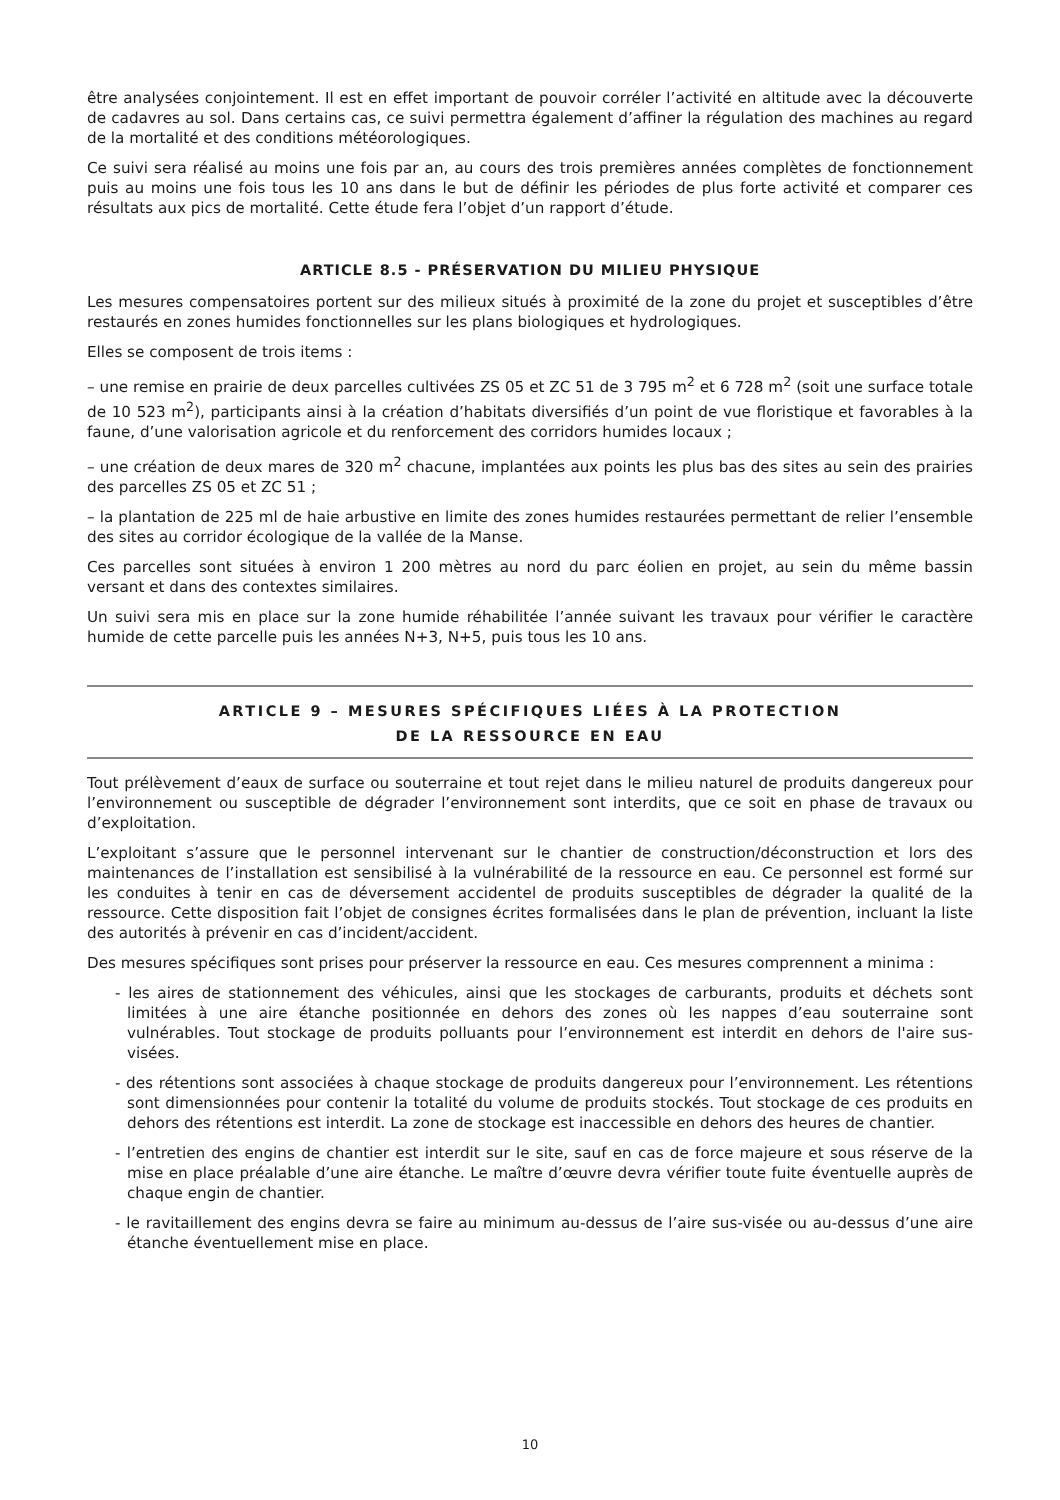être analysées conjointement. Il est en effet important de pouvoir corréler l’activité en altitude avec la découverte de cadavres au sol. Dans certains cas, ce suivi permettra également d’affiner la régulation des machines au regard de la mortalité et des conditions météorologiques.
Ce suivi sera réalisé au moins une fois par an, au cours des trois premières années complètes de fonctionnement puis au moins une fois tous les 10 ans dans le but de définir les périodes de plus forte activité et comparer ces résultats aux pics de mortalité. Cette étude fera l’objet d’un rapport d’étude.
ARTICLE 8.5 - PRÉSERVATION DU MILIEU PHYSIQUE
Les mesures compensatoires portent sur des milieux situés à proximité de la zone du projet et susceptibles d’être restaurés en zones humides fonctionnelles sur les plans biologiques et hydrologiques.
Elles se composent de trois items :
– une remise en prairie de deux parcelles cultivées ZS 05 et ZC 51 de 3 795 m<sup>2</sup> et 6 728 m<sup>2</sup> (soit une surface totale de 10 523 m<sup>2</sup>), participants ainsi à la création d’habitats diversifiés d’un point de vue floristique et favorables à la faune, d’une valorisation agricole et du renforcement des corridors humides locaux ;
– une création de deux mares de 320 m<sup>2</sup> chacune, implantées aux points les plus bas des sites au sein des prairies des parcelles ZS 05 et ZC 51 ;
– la plantation de 225 ml de haie arbustive en limite des zones humides restaurées permettant de relier l’ensemble des sites au corridor écologique de la vallée de la Manse.
Ces parcelles sont situées à environ 1 200 mètres au nord du parc éolien en projet, au sein du même bassin versant et dans des contextes similaires.
Un suivi sera mis en place sur la zone humide réhabilitée l’année suivant les travaux pour vérifier le caractère humide de cette parcelle puis les années N+3, N+5, puis tous les 10 ans.
ARTICLE 9 – MESURES SPÉCIFIQUES LIÉES À LA PROTECTION
DE LA RESSOURCE EN EAU
Tout prélèvement d’eaux de surface ou souterraine et tout rejet dans le milieu naturel de produits dangereux pour l’environnement ou susceptible de dégrader l’environnement sont interdits, que ce soit en phase de travaux ou d’exploitation.
L’exploitant s’assure que le personnel intervenant sur le chantier de construction/déconstruction et lors des maintenances de l’installation est sensibilisé à la vulnérabilité de la ressource en eau. Ce personnel est formé sur les conduites à tenir en cas de déversement accidentel de produits susceptibles de dégrader la qualité de la ressource. Cette disposition fait l’objet de consignes écrites formalisées dans le plan de prévention, incluant la liste des autorités à prévenir en cas d’incident/accident.
Des mesures spécifiques sont prises pour préserver la ressource en eau. Ces mesures comprennent a minima :
- les aires de stationnement des véhicules, ainsi que les stockages de carburants, produits et déchets sont limitées à une aire étanche positionnée en dehors des zones où les nappes d’eau souterraine sont vulnérables. Tout stockage de produits polluants pour l’environnement est interdit en dehors de l'aire sus-visées.
- des rétentions sont associées à chaque stockage de produits dangereux pour l’environnement. Les rétentions sont dimensionnées pour contenir la totalité du volume de produits stockés. Tout stockage de ces produits en dehors des rétentions est interdit. La zone de stockage est inaccessible en dehors des heures de chantier.
- l’entretien des engins de chantier est interdit sur le site, sauf en cas de force majeure et sous réserve de la mise en place préalable d’une aire étanche. Le maître d’œuvre devra vérifier toute fuite éventuelle auprès de chaque engin de chantier.
- le ravitaillement des engins devra se faire au minimum au-dessus de l’aire sus-visée ou au-dessus d’une aire étanche éventuellement mise en place.
10